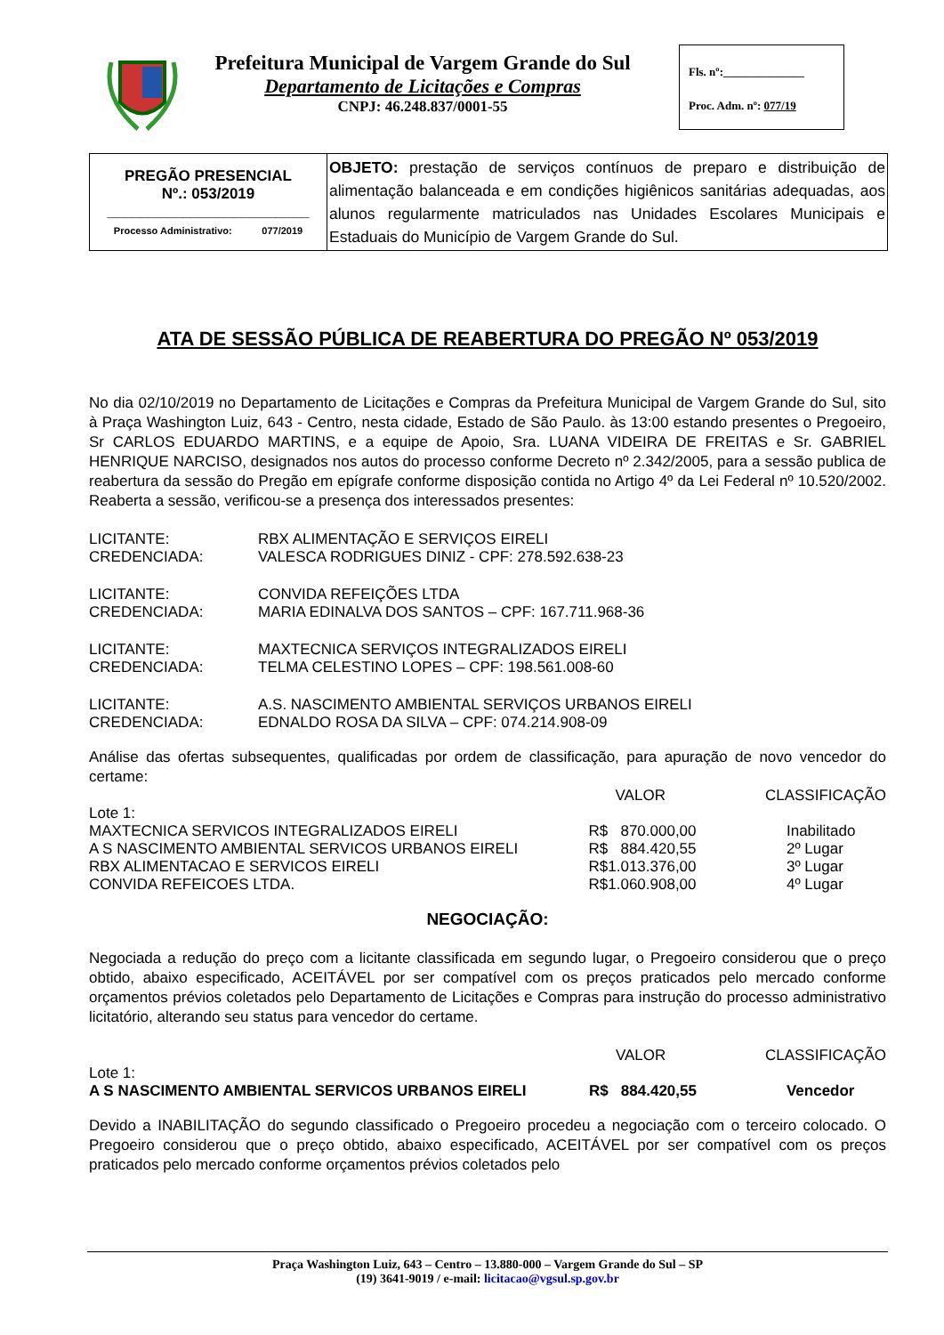Prefeitura Municipal de Vargem Grande do Sul
Departamento de Licitações e Compras
CNPJ: 46.248.837/0001-55
Fls. nº:______________
Proc. Adm. nº: 077/19
| PREGÃO PRESENCIAL Nº.: 053/2019 ________________________ Processo Administrativo: 077/2019 | OBJETO: prestação de serviços contínuos de preparo e distribuição de alimentação balanceada e em condições higiênicos sanitárias adequadas, aos alunos regularmente matriculados nas Unidades Escolares Municipais e Estaduais do Município de Vargem Grande do Sul. |
ATA DE SESSÃO PÚBLICA DE REABERTURA DO PREGÃO Nº 053/2019
No dia 02/10/2019 no Departamento de Licitações e Compras da Prefeitura Municipal de Vargem Grande do Sul, sito à Praça Washington Luiz, 643 - Centro, nesta cidade, Estado de São Paulo. às 13:00 estando presentes o Pregoeiro, Sr CARLOS EDUARDO MARTINS, e a equipe de Apoio, Sra. LUANA VIDEIRA DE FREITAS e Sr. GABRIEL HENRIQUE NARCISO, designados nos autos do processo conforme Decreto nº 2.342/2005, para a sessão publica de reabertura da sessão do Pregão em epígrafe conforme disposição contida no Artigo 4º da Lei Federal nº 10.520/2002. Reaberta a sessão, verificou-se a presença dos interessados presentes:
| LICITANTE: | RBX ALIMENTAÇÃO E SERVIÇOS EIRELI |
| CREDENCIADA: | VALESCA RODRIGUES DINIZ - CPF: 278.592.638-23 |
| LICITANTE: | CONVIDA REFEIÇÕES LTDA |
| CREDENCIADA: | MARIA EDINALVA DOS SANTOS – CPF: 167.711.968-36 |
| LICITANTE: | MAXTECNICA SERVIÇOS INTEGRALIZADOS EIRELI |
| CREDENCIADA: | TELMA CELESTINO LOPES – CPF: 198.561.008-60 |
| LICITANTE: | A.S. NASCIMENTO AMBIENTAL SERVIÇOS URBANOS EIRELI |
| CREDENCIADA: | EDNALDO ROSA DA SILVA – CPF: 074.214.908-09 |
Análise das ofertas subsequentes, qualificadas por ordem de classificação, para apuração de novo vencedor do certame:
| | VALOR | CLASSIFICAÇÃO |
| --- | --- | --- |
| Lote 1: | | |
| MAXTECNICA SERVICOS INTEGRALIZADOS EIRELI | R$ 870.000,00 | Inabilitado |
| A S NASCIMENTO AMBIENTAL SERVICOS URBANOS EIRELI | R$ 884.420,55 | 2º Lugar |
| RBX ALIMENTACAO E SERVICOS EIRELI | R$1.013.376,00 | 3º Lugar |
| CONVIDA REFEICOES LTDA. | R$1.060.908,00 | 4º Lugar |
NEGOCIAÇÃO:
Negociada a redução do preço com a licitante classificada em segundo lugar, o Pregoeiro considerou que o preço obtido, abaixo especificado, ACEITÁVEL por ser compatível com os preços praticados pelo mercado conforme orçamentos prévios coletados pelo Departamento de Licitações e Compras para instrução do processo administrativo licitatório, alterando seu status para vencedor do certame.
| | VALOR | CLASSIFICAÇÃO |
| --- | --- | --- |
| Lote 1: | | |
| A S NASCIMENTO AMBIENTAL SERVICOS URBANOS EIRELI | R$ 884.420,55 | Vencedor |
Devido a INABILITAÇÃO do segundo classificado o Pregoeiro procedeu a negociação com o terceiro colocado. O Pregoeiro considerou que o preço obtido, abaixo especificado, ACEITÁVEL por ser compatível com os preços praticados pelo mercado conforme orçamentos prévios coletados pelo
Praça Washington Luiz, 643 – Centro – 13.880-000 – Vargem Grande do Sul – SP
(19) 3641-9019 / e-mail: licitacao@vgsul.sp.gov.br